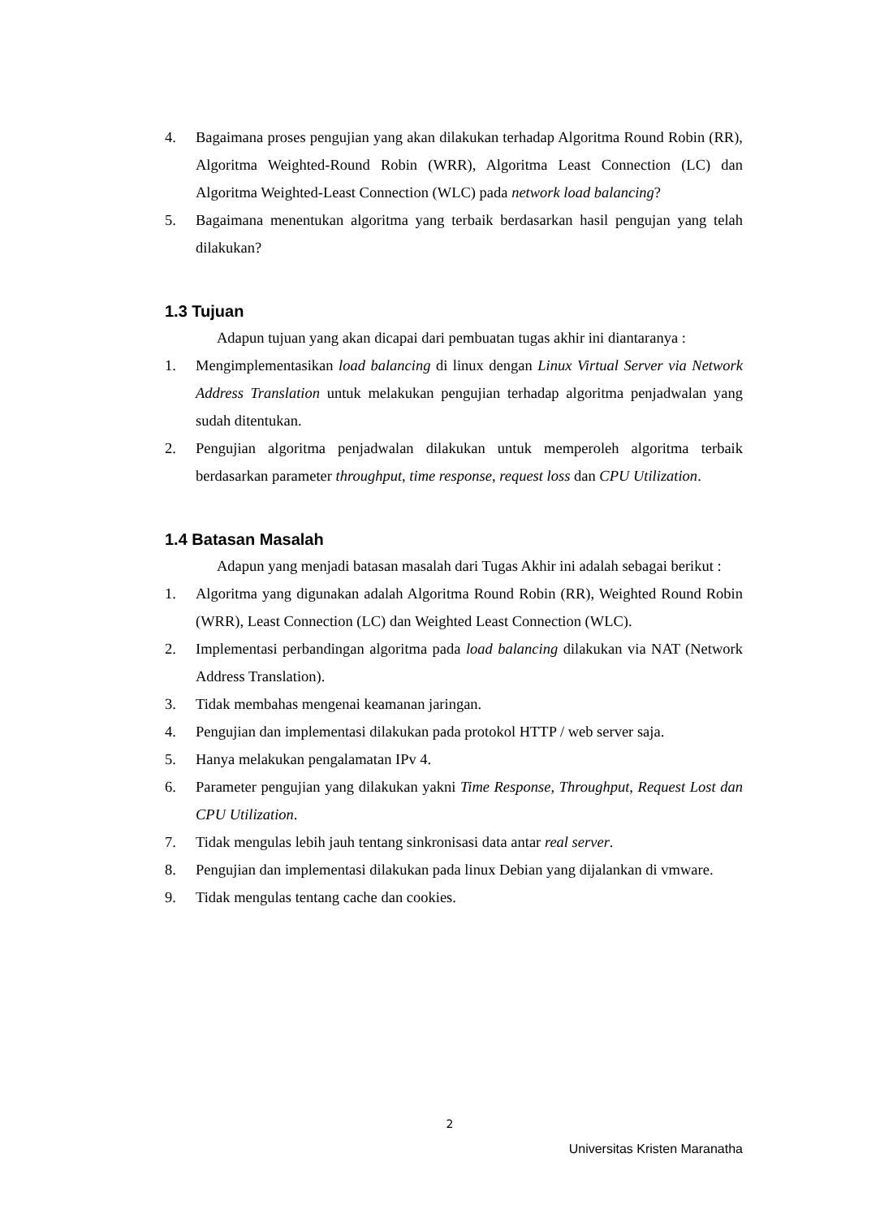4. Bagaimana proses pengujian yang akan dilakukan terhadap Algoritma Round Robin (RR), Algoritma Weighted-Round Robin (WRR), Algoritma Least Connection (LC) dan Algoritma Weighted-Least Connection (WLC) pada network load balancing?
5. Bagaimana menentukan algoritma yang terbaik berdasarkan hasil pengujan yang telah dilakukan?
1.3 Tujuan
Adapun tujuan yang akan dicapai dari pembuatan tugas akhir ini diantaranya :
1. Mengimplementasikan load balancing di linux dengan Linux Virtual Server via Network Address Translation untuk melakukan pengujian terhadap algoritma penjadwalan yang sudah ditentukan.
2. Pengujian algoritma penjadwalan dilakukan untuk memperoleh algoritma terbaik berdasarkan parameter throughput, time response, request loss dan CPU Utilization.
1.4 Batasan Masalah
Adapun yang menjadi batasan masalah dari Tugas Akhir ini adalah sebagai berikut :
1. Algoritma yang digunakan adalah Algoritma Round Robin (RR), Weighted Round Robin (WRR), Least Connection (LC) dan Weighted Least Connection (WLC).
2. Implementasi perbandingan algoritma pada load balancing dilakukan via NAT (Network Address Translation).
3. Tidak membahas mengenai keamanan jaringan.
4. Pengujian dan implementasi dilakukan pada protokol HTTP / web server saja.
5. Hanya melakukan pengalamatan IPv 4.
6. Parameter pengujian yang dilakukan yakni Time Response, Throughput, Request Lost dan CPU Utilization.
7. Tidak mengulas lebih jauh tentang sinkronisasi data antar real server.
8. Pengujian dan implementasi dilakukan pada linux Debian yang dijalankan di vmware.
9. Tidak mengulas tentang cache dan cookies.
2
Universitas Kristen Maranatha